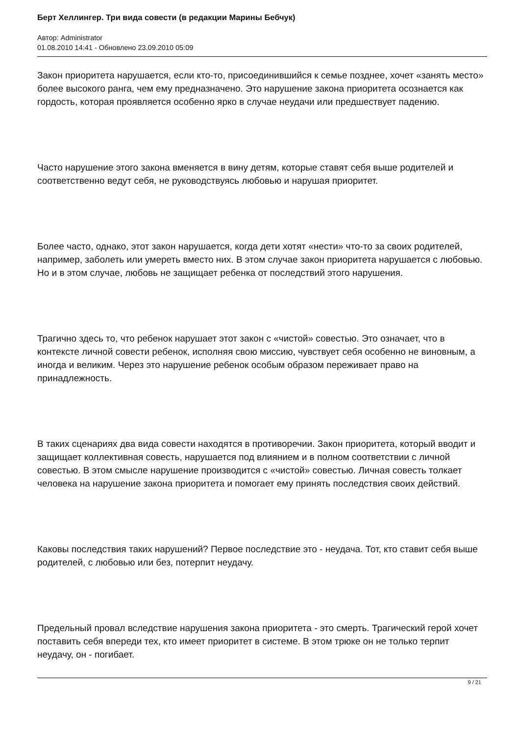Берт Хеллингер. Три вида совести (в редакции Марины Бебчук)
Автор: Administrator
01.08.2010 14:41 - Обновлено 23.09.2010 05:09
Закон приоритета нарушается, если кто-то, присоединившийся к семье позднее, хочет «занять место» более высокого ранга, чем ему предназначено. Это нарушение закона приоритета осознается как гордость, которая проявляется особенно ярко в случае неудачи или предшествует падению.
Часто нарушение этого закона вменяется в вину детям, которые ставят себя выше родителей и соответственно ведут себя, не руководствуясь любовью и нарушая приоритет.
Более часто, однако, этот закон нарушается, когда дети хотят «нести» что-то за своих родителей, например, заболеть или умереть вместо них. В этом случае закон приоритета нарушается с любовью. Но и в этом случае, любовь не защищает ребенка от последствий этого нарушения.
Трагично здесь то, что ребенок нарушает этот закон с «чистой» совестью. Это означает, что в контексте личной совести ребенок, исполняя свою миссию, чувствует себя особенно не виновным, а иногда и великим. Через это нарушение ребенок особым образом переживает право на принадлежность.
В таких сценариях два вида совести находятся в противоречии. Закон приоритета, который вводит и защищает коллективная совесть, нарушается под влиянием и в полном соответствии с личной совестью. В этом смысле нарушение производится с «чистой» совестью. Личная совесть толкает человека на нарушение закона приоритета и помогает ему принять последствия своих действий.
Каковы последствия таких нарушений? Первое последствие это - неудача. Тот, кто ставит себя выше родителей, с любовью или без, потерпит неудачу.
Предельный провал вследствие нарушения закона приоритета - это смерть. Трагический герой хочет поставить себя впереди тех, кто имеет приоритет в системе. В этом трюке он не только терпит неудачу, он - погибает.
9 / 21